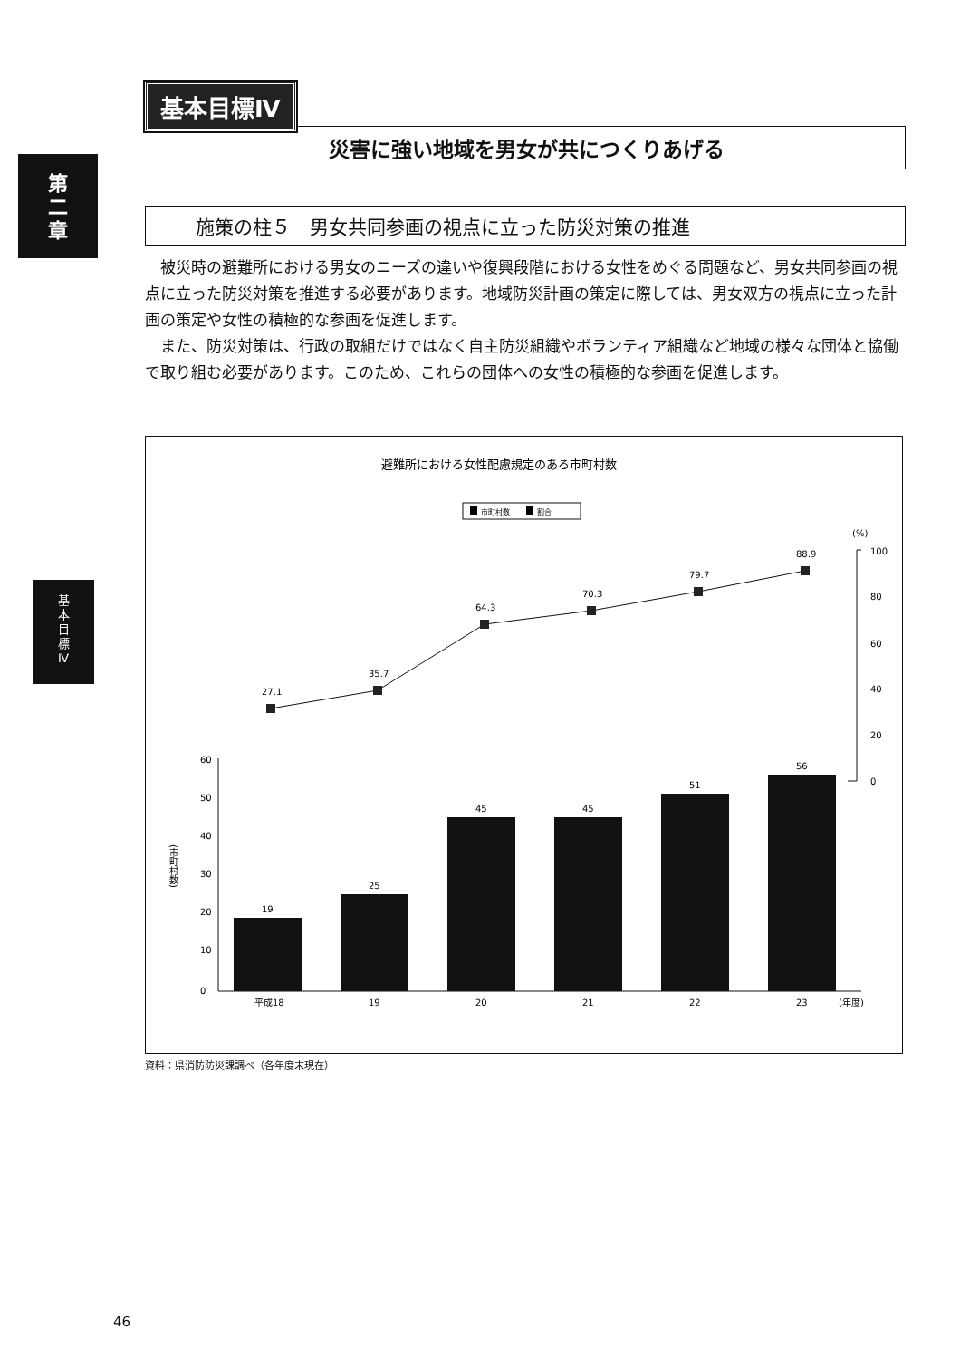第
二
章
基
本
目
標
Ⅳ
基本目標Ⅳ
災害に強い地域を男女が共につくりあげる
施策の柱５　男女共同参画の視点に立った防災対策の推進
被災時の避難所における男女のニーズの違いや復興段階における女性をめぐる問題など、男女共同参画の視点に立った防災対策を推進する必要があります。地域防災計画の策定に際しては、男女双方の視点に立った計画の策定や女性の積極的な参画を促進します。
また、防災対策は、行政の取組だけではなく自主防災組織やボランティア組織など地域の様々な団体と協働で取り組む必要があります。このため、これらの団体への女性の積極的な参画を促進します。
避難所における女性配慮規定のある市町村数
市町村数
割合
(%)
100
80
60
40
20
0
27.1
35.7
64.3
70.3
79.7
88.9
60
50
40
30
20
10
0
(市町村数)
19
25
45
45
51
56
平成18
19
20
21
22
23
(年度)
資料：県消防防災課調べ（各年度末現在）
46